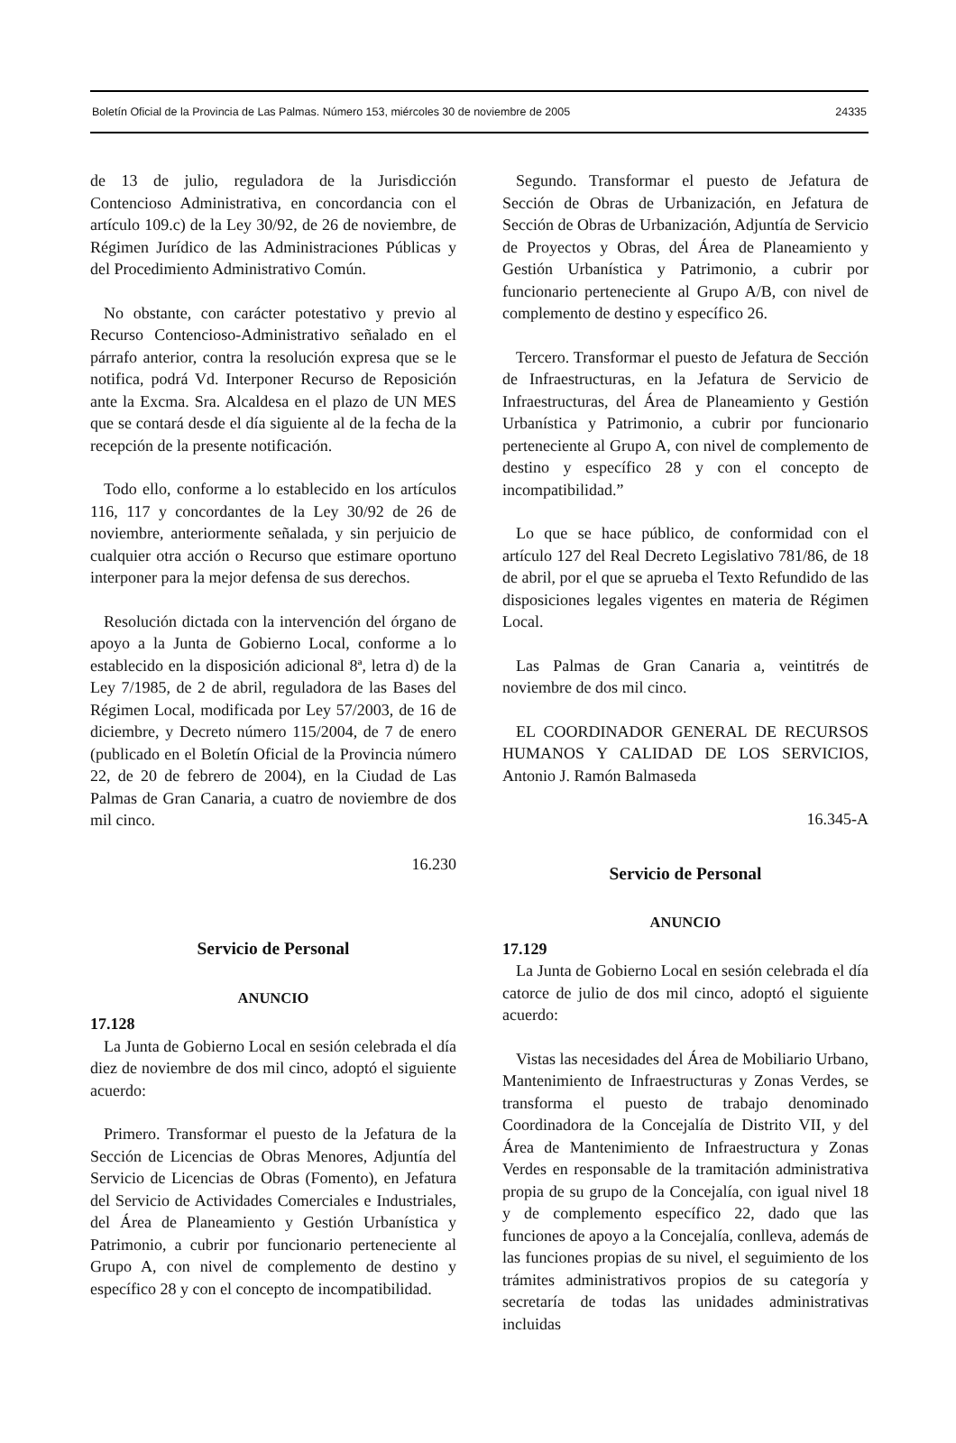Boletín Oficial de la Provincia de Las Palmas. Número 153, miércoles 30 de noviembre de 2005 24335
de 13 de julio, reguladora de la Jurisdicción Contencioso Administrativa, en concordancia con el artículo 109.c) de la Ley 30/92, de 26 de noviembre, de Régimen Jurídico de las Administraciones Públicas y del Procedimiento Administrativo Común.
No obstante, con carácter potestativo y previo al Recurso Contencioso-Administrativo señalado en el párrafo anterior, contra la resolución expresa que se le notifica, podrá Vd. Interponer Recurso de Reposición ante la Excma. Sra. Alcaldesa en el plazo de UN MES que se contará desde el día siguiente al de la fecha de la recepción de la presente notificación.
Todo ello, conforme a lo establecido en los artículos 116, 117 y concordantes de la Ley 30/92 de 26 de noviembre, anteriormente señalada, y sin perjuicio de cualquier otra acción o Recurso que estimare oportuno interponer para la mejor defensa de sus derechos.
Resolución dictada con la intervención del órgano de apoyo a la Junta de Gobierno Local, conforme a lo establecido en la disposición adicional 8ª, letra d) de la Ley 7/1985, de 2 de abril, reguladora de las Bases del Régimen Local, modificada por Ley 57/2003, de 16 de diciembre, y Decreto número 115/2004, de 7 de enero (publicado en el Boletín Oficial de la Provincia número 22, de 20 de febrero de 2004), en la Ciudad de Las Palmas de Gran Canaria, a cuatro de noviembre de dos mil cinco.
16.230
Servicio de Personal
ANUNCIO
17.128
La Junta de Gobierno Local en sesión celebrada el día diez de noviembre de dos mil cinco, adoptó el siguiente acuerdo:
Primero. Transformar el puesto de la Jefatura de la Sección de Licencias de Obras Menores, Adjuntía del Servicio de Licencias de Obras (Fomento), en Jefatura del Servicio de Actividades Comerciales e Industriales, del Área de Planeamiento y Gestión Urbanística y Patrimonio, a cubrir por funcionario perteneciente al Grupo A, con nivel de complemento de destino y específico 28 y con el concepto de incompatibilidad.
Segundo. Transformar el puesto de Jefatura de Sección de Obras de Urbanización, en Jefatura de Sección de Obras de Urbanización, Adjuntía de Servicio de Proyectos y Obras, del Área de Planeamiento y Gestión Urbanística y Patrimonio, a cubrir por funcionario perteneciente al Grupo A/B, con nivel de complemento de destino y específico 26.
Tercero. Transformar el puesto de Jefatura de Sección de Infraestructuras, en la Jefatura de Servicio de Infraestructuras, del Área de Planeamiento y Gestión Urbanística y Patrimonio, a cubrir por funcionario perteneciente al Grupo A, con nivel de complemento de destino y específico 28 y con el concepto de incompatibilidad.”
Lo que se hace público, de conformidad con el artículo 127 del Real Decreto Legislativo 781/86, de 18 de abril, por el que se aprueba el Texto Refundido de las disposiciones legales vigentes en materia de Régimen Local.
Las Palmas de Gran Canaria a, veintitrés de noviembre de dos mil cinco.
EL COORDINADOR GENERAL DE RECURSOS HUMANOS Y CALIDAD DE LOS SERVICIOS, Antonio J. Ramón Balmaseda
16.345-A
Servicio de Personal
ANUNCIO
17.129
La Junta de Gobierno Local en sesión celebrada el día catorce de julio de dos mil cinco, adoptó el siguiente acuerdo:
Vistas las necesidades del Área de Mobiliario Urbano, Mantenimiento de Infraestructuras y Zonas Verdes, se transforma el puesto de trabajo denominado Coordinadora de la Concejalía de Distrito VII, y del Área de Mantenimiento de Infraestructura y Zonas Verdes en responsable de la tramitación administrativa propia de su grupo de la Concejalía, con igual nivel 18 y de complemento específico 22, dado que las funciones de apoyo a la Concejalía, conlleva, además de las funciones propias de su nivel, el seguimiento de los trámites administrativos propios de su categoría y secretaría de todas las unidades administrativas incluidas